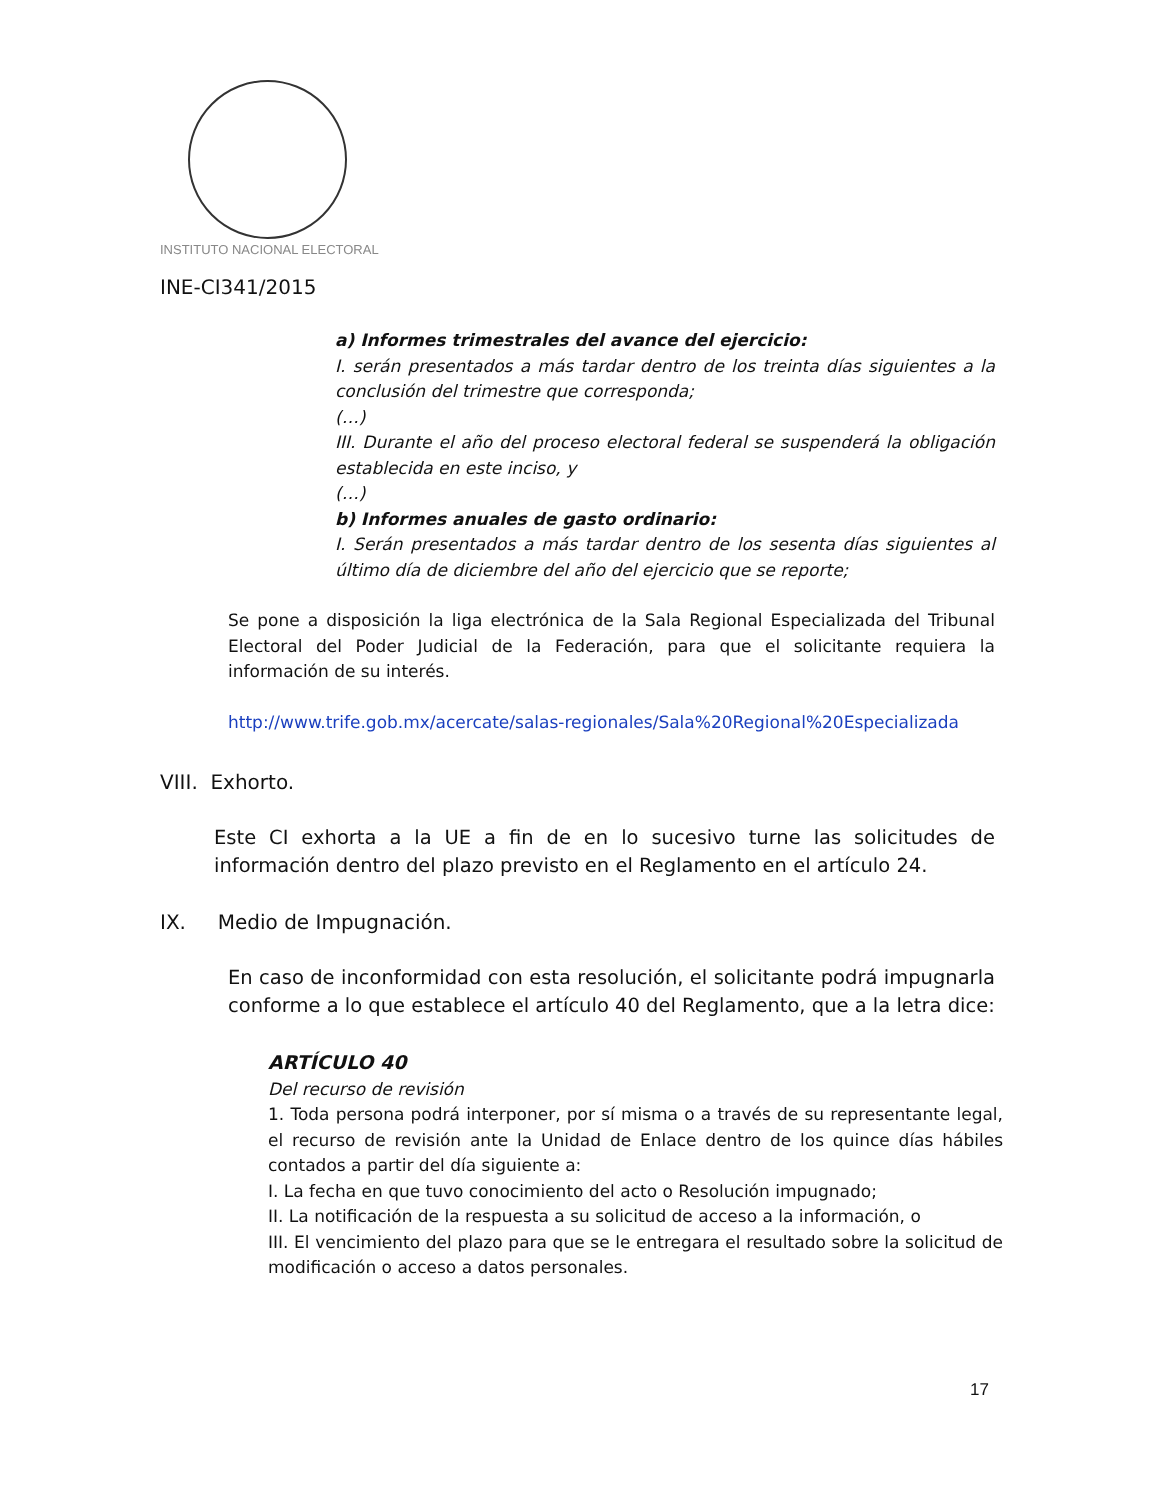INSTITUTO NACIONAL ELECTORAL
INE-CI341/2015
a) Informes trimestrales del avance del ejercicio:
I. serán presentados a más tardar dentro de los treinta días siguientes a la conclusión del trimestre que corresponda;
(…)
III. Durante el año del proceso electoral federal se suspenderá la obligación establecida en este inciso, y
(…)
b) Informes anuales de gasto ordinario:
I. Serán presentados a más tardar dentro de los sesenta días siguientes al último día de diciembre del año del ejercicio que se reporte;
Se pone a disposición la liga electrónica de la Sala Regional Especializada del Tribunal Electoral del Poder Judicial de la Federación, para que el solicitante requiera la información de su interés.
http://www.trife.gob.mx/acercate/salas-regionales/Sala%20Regional%20Especializada
VIII. Exhorto.
Este CI exhorta a la UE a fin de en lo sucesivo turne las solicitudes de información dentro del plazo previsto en el Reglamento en el artículo 24.
IX. Medio de Impugnación.
En caso de inconformidad con esta resolución, el solicitante podrá impugnarla conforme a lo que establece el artículo 40 del Reglamento, que a la letra dice:
ARTÍCULO 40
Del recurso de revisión
1. Toda persona podrá interponer, por sí misma o a través de su representante legal, el recurso de revisión ante la Unidad de Enlace dentro de los quince días hábiles contados a partir del día siguiente a:
I. La fecha en que tuvo conocimiento del acto o Resolución impugnado;
II. La notificación de la respuesta a su solicitud de acceso a la información, o
III. El vencimiento del plazo para que se le entregara el resultado sobre la solicitud de modificación o acceso a datos personales.
17